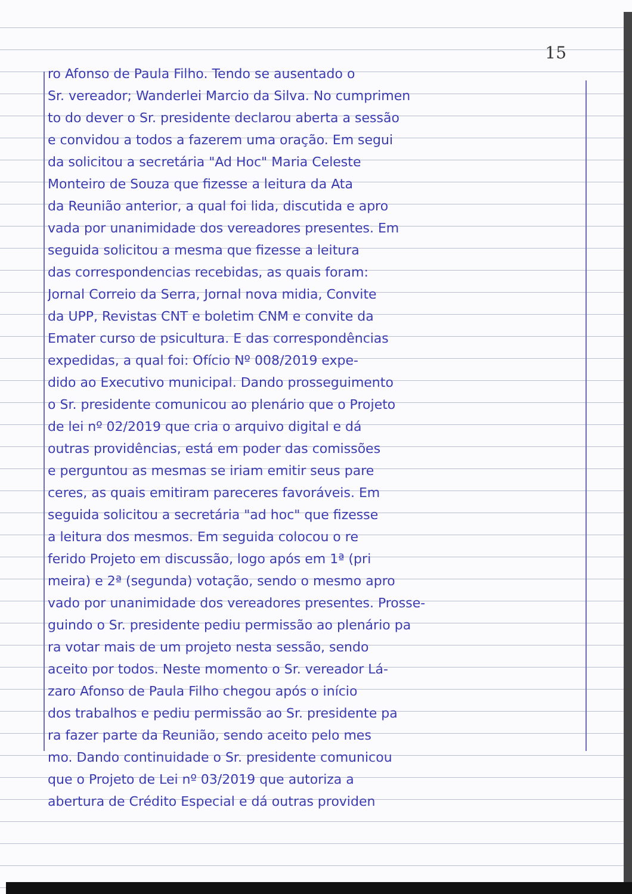15
ro Afonso de Paula Filho. Tendo se ausentado o
Sr. vereador; Wanderlei Marcio da Silva. No cumprimen
to do dever o Sr. presidente declarou aberta a sessão
e convidou a todos a fazerem uma oração. Em segui
da solicitou a secretária "Ad Hoc" Maria Celeste
Monteiro de Souza que fizesse a leitura da Ata
da Reunião anterior, a qual foi lida, discutida e apro
vada por unanimidade dos vereadores presentes. Em
seguida solicitou a mesma que fizesse a leitura
das correspondencias recebidas, as quais foram:
Jornal Correio da Serra, Jornal nova midia, Convite
da UPP, Revistas CNT e boletim CNM e convite da
Emater curso de psicultura. E das correspondências
expedidas, a qual foi: Ofício Nº 008/2019 expe-
dido ao Executivo municipal. Dando prosseguimento
o Sr. presidente comunicou ao plenário que o Projeto
de lei nº 02/2019 que cria o arquivo digital e dá
outras providências, está em poder das comissões
e perguntou as mesmas se iriam emitir seus pare
ceres, as quais emitiram pareceres favoráveis. Em
seguida solicitou a secretária "ad hoc" que fizesse
a leitura dos mesmos. Em seguida colocou o re
ferido Projeto em discussão, logo após em 1ª (pri
meira) e 2ª (segunda) votação, sendo o mesmo apro
vado por unanimidade dos vereadores presentes. Prosse-
guindo o Sr. presidente pediu permissão ao plenário pa
ra votar mais de um projeto nesta sessão, sendo
aceito por todos. Neste momento o Sr. vereador Lá-
zaro Afonso de Paula Filho chegou após o início
dos trabalhos e pediu permissão ao Sr. presidente pa
ra fazer parte da Reunião, sendo aceito pelo mes
mo. Dando continuidade o Sr. presidente comunicou
que o Projeto de Lei nº 03/2019 que autoriza a
abertura de Crédito Especial e dá outras providen